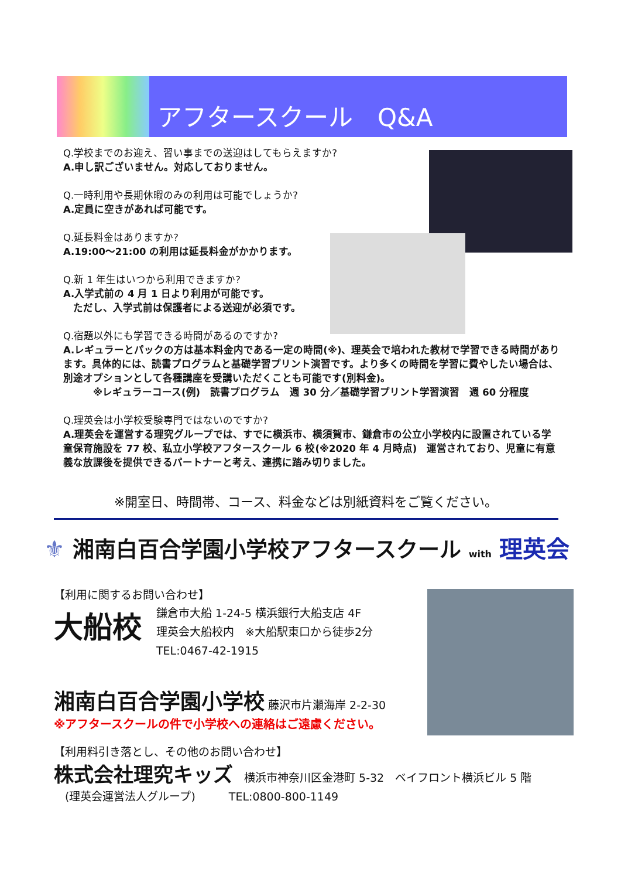アフタースクール　Q&A
Q.学校までのお迎え、習い事までの送迎はしてもらえますか?
A.申し訳ございません。対応しておりません。
Q.一時利用や長期休暇のみの利用は可能でしょうか?
A.定員に空きがあれば可能です。
Q.延長料金はありますか?
A.19:00～21:00 の利用は延長料金がかかります。
Q.新 1 年生はいつから利用できますか?
A.入学式前の 4 月 1 日より利用が可能です。
　ただし、入学式前は保護者による送迎が必須です。
Q.宿題以外にも学習できる時間があるのですか?
A.レギュラーとパックの方は基本料金内である一定の時間(※)、理英会で培われた教材で学習できる時間があります。具体的には、読書プログラムと基礎学習プリント演習です。より多くの時間を学習に費やしたい場合は、別途オプションとして各種講座を受講いただくことも可能です(別料金)。
　　　※レギュラーコース(例)　読書プログラム　週 30 分／基礎学習プリント学習演習　週 60 分程度
Q.理英会は小学校受験専門ではないのですか?
A.理英会を運営する理究グループでは、すでに横浜市、横須賀市、鎌倉市の公立小学校内に設置されている学童保育施設を 77 校、私立小学校アフタースクール 6 校(※2020 年 4 月時点)　運営されており、児童に有意義な放課後を提供できるパートナーと考え、連携に踏み切りました。
※開室日、時間帯、コース、料金などは別紙資料をご覧ください。
⚜ 湘南白百合学園小学校アフタースクール with 理英会
【利用に関するお問い合わせ】
大船校
鎌倉市大船 1-24-5 横浜銀行大船支店 4F
理英会大船校内　※大船駅東口から徒歩2分
TEL:0467-42-1915
湘南白百合学園小学校 藤沢市片瀬海岸 2-2-30
※アフタースクールの件で小学校への連絡はご遠慮ください。
【利用料引き落とし、その他のお問い合わせ】
株式会社理究キッズ　横浜市神奈川区金港町 5-32　ベイフロント横浜ビル 5 階
　(理英会運営法人グループ)　　　TEL:0800-800-1149